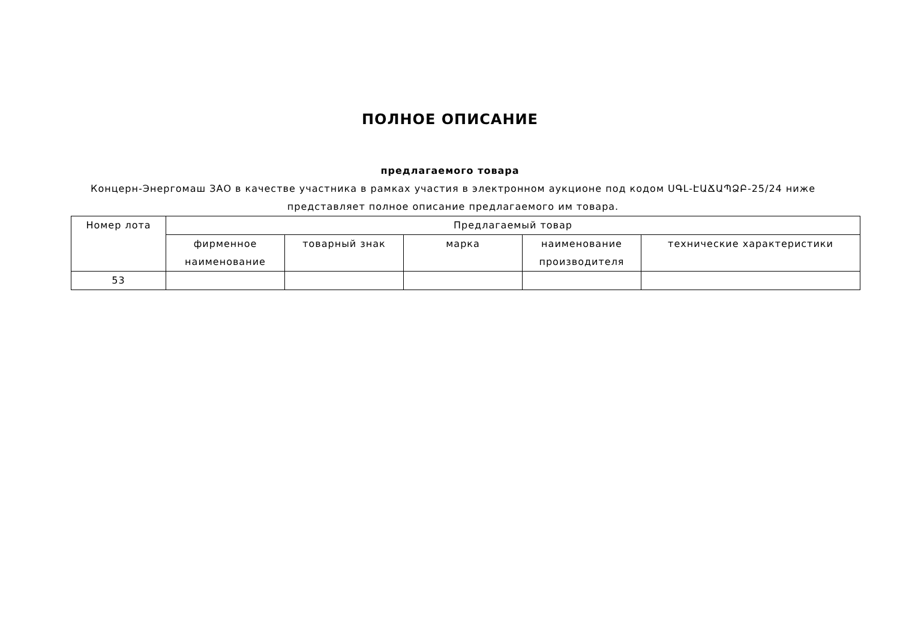ПОЛНОЕ ОПИСАНИЕ
предлагаемого товара
Концерн-Энергомаш ЗАО в качестве участника в рамках участия в электронном аукционе под кодом ՍԳԼ-ԷԱՃԱՊՁԲ-25/24 ниже представляет полное описание предлагаемого им товара.
| Номер лота | Предлагаемый товар | | | | |
| --- | --- | --- | --- | --- | --- |
| | фирменное наименование | товарный знак | марка | наименование производителя | технические характеристики |
| 53 | | | | | |